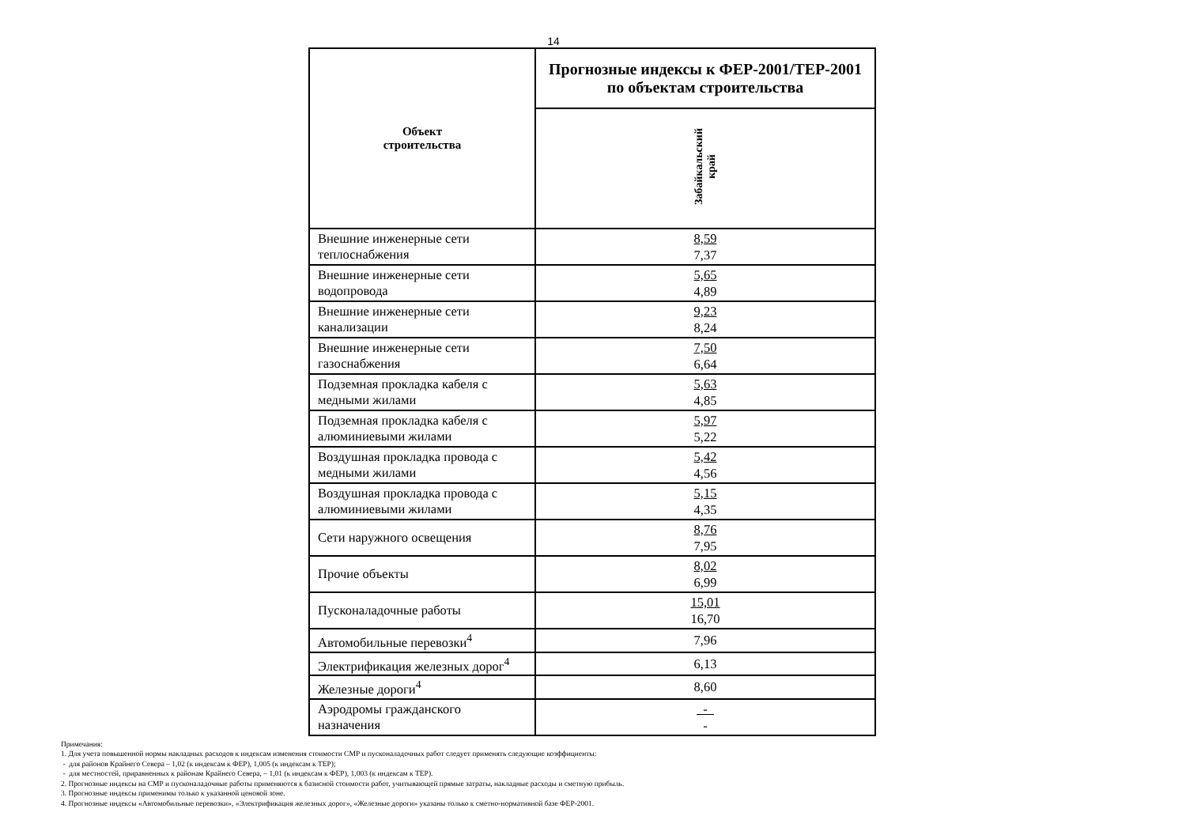14
| Объект строительства | Прогнозные индексы к ФЕР-2001/ТЕР-2001 по объектам строительства |
| --- | --- |
| | Забайкальский край |
| Внешние инженерные сети теплоснабжения | 8,59 7,37 |
| Внешние инженерные сети водопровода | 5,65 4,89 |
| Внешние инженерные сети канализации | 9,23 8,24 |
| Внешние инженерные сети газоснабжения | 7,50 6,64 |
| Подземная прокладка кабеля с медными жилами | 5,63 4,85 |
| Подземная прокладка кабеля с алюминиевыми жилами | 5,97 5,22 |
| Воздушная прокладка провода с медными жилами | 5,42 4,56 |
| Воздушная прокладка провода с алюминиевыми жилами | 5,15 4,35 |
| Сети наружного освещения | 8,76 7,95 |
| Прочие объекты | 8,02 6,99 |
| Пусконаладочные работы | 15,01 16,70 |
| Автомобильные перевозки<sup>4</sup> | 7,96 |
| Электрификация железных дорог<sup>4</sup> | 6,13 |
| Железные дороги<sup>4</sup> | 8,60 |
| Аэродромы гражданского назначения | - - |
Примечания:
1. Для учета повышенной нормы накладных расходов к индексам изменения стоимости СМР и пусконаладочных работ следует применять следующие коэффициенты:
- для районов Крайнего Севера – 1,02 (к индексам к ФЕР), 1,005 (к индексам к ТЕР);
- для местностей, приравненных к районам Крайнего Севера, – 1,01 (к индексам к ФЕР), 1,003 (к индексам к ТЕР).
2. Прогнозные индексы на СМР и пусконаладочные работы применяются к базисной стоимости работ, учитывающей прямые затраты, накладные расходы и сметную прибыль.
3. Прогнозные индексы применимы только к указанной ценовой зоне.
4. Прогнозные индексы «Автомобильные перевозки», «Электрификация железных дорог», «Железные дороги» указаны только к сметно-нормативной базе ФЕР-2001.